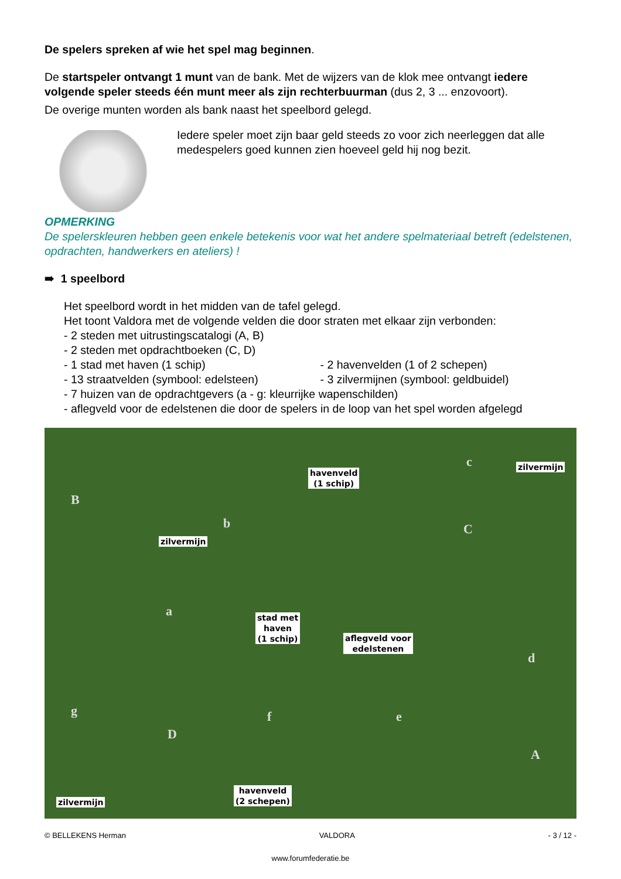De spelers spreken af wie het spel mag beginnen.
De startspeler ontvangt 1 munt van de bank. Met de wijzers van de klok mee ontvangt iedere volgende speler steeds één munt meer als zijn rechterbuurman (dus 2, 3 ... enzovoort).
De overige munten worden als bank naast het speelbord gelegd.
Iedere speler moet zijn baar geld steeds zo voor zich neerleggen dat alle medespelers goed kunnen zien hoeveel geld hij nog bezit.
OPMERKING
De spelerskleuren hebben geen enkele betekenis voor wat het andere spelmateriaal betreft (edelstenen, opdrachten, handwerkers en ateliers) !
➠ 1 speelbord
Het speelbord wordt in het midden van de tafel gelegd.
Het toont Valdora met de volgende velden die door straten met elkaar zijn verbonden:
- 2 steden met uitrustingscatalogi (A, B)
- 2 steden met opdrachtboeken (C, D)
- 1 stad met haven (1 schip) - 2 havenvelden (1 of 2 schepen)
- 13 straatvelden (symbool: edelsteen) - 3 zilvermijnen (symbool: geldbuidel)
- 7 huizen van de opdrachtgevers (a - g: kleurrijke wapenschilden)
- aflegveld voor de edelstenen die door de spelers in de loop van het spel worden afgelegd
B
C
D
A
b
c
a
d
g f e
havenveld
(1 schip)
zilvermijn
zilvermijn
stad met
haven
(1 schip)
aflegveld voor
edelstenen
zilvermijn
havenveld
(2 schepen)
© BELLEKENS Herman VALDORA - 3 / 12 -
www.forumfederatie.be